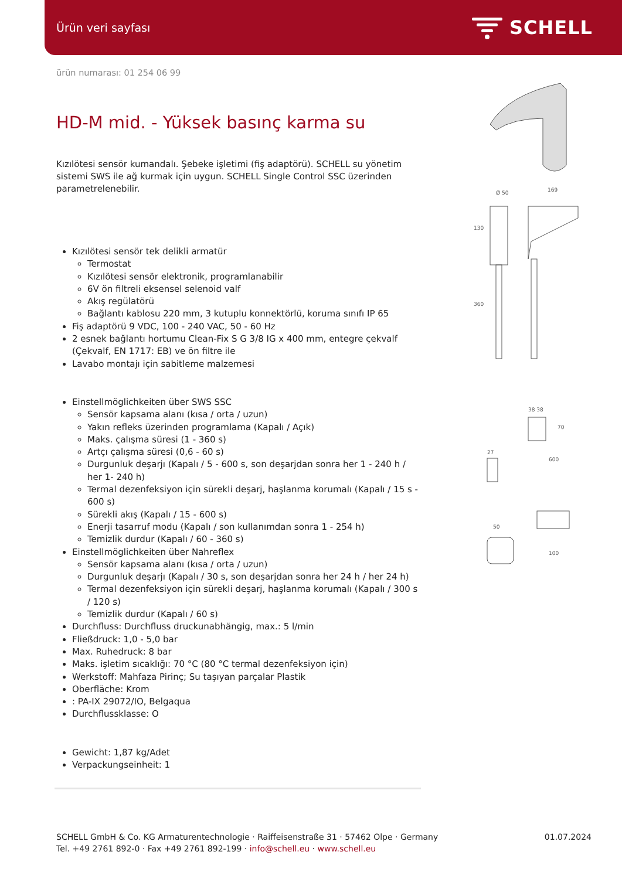Ürün veri sayfası SCHELL
ürün numarası: 01 254 06 99
HD-M mid. - Yüksek basınç karma su
Kızılötesi sensör kumandalı. Şebeke işletimi (fiş adaptörü). SCHELL su yönetim sistemi SWS ile ağ kurmak için uygun. SCHELL Single Control SSC üzerinden parametrelenebilir.
Kızılötesi sensör tek delikli armatür
Termostat
Kızılötesi sensör elektronik, programlanabilir
6V ön filtreli eksensel selenoid valf
Akış regülatörü
Bağlantı kablosu 220 mm, 3 kutuplu konnektörlü, koruma sınıfı IP 65
Fiş adaptörü 9 VDC, 100 - 240 VAC, 50 - 60 Hz
2 esnek bağlantı hortumu Clean-Fix S G 3/8 IG x 400 mm, entegre çekvalf (Çekvalf, EN 1717: EB) ve ön filtre ile
Lavabo montajı için sabitleme malzemesi
Einstellmöglichkeiten über SWS SSC
Sensör kapsama alanı (kısa / orta / uzun)
Yakın refleks üzerinden programlama (Kapalı / Açık)
Maks. çalışma süresi (1 - 360 s)
Artçı çalışma süresi (0,6 - 60 s)
Durgunluk deşarjı (Kapalı / 5 - 600 s, son deşarjdan sonra her 1 - 240 h / her 1- 240 h)
Termal dezenfeksiyon için sürekli deşarj, haşlanma korumalı (Kapalı / 15 s - 600 s)
Sürekli akış (Kapalı / 15 - 600 s)
Enerji tasarruf modu (Kapalı / son kullanımdan sonra 1 - 254 h)
Temizlik durdur (Kapalı / 60 - 360 s)
Einstellmöglichkeiten über Nahreflex
Sensör kapsama alanı (kısa / orta / uzun)
Durgunluk deşarjı (Kapalı / 30 s, son deşarjdan sonra her 24 h / her 24 h)
Termal dezenfeksiyon için sürekli deşarj, haşlanma korumalı (Kapalı / 300 s / 120 s)
Temizlik durdur (Kapalı / 60 s)
Durchfluss: Durchfluss druckunabhängig, max.: 5 l/min
Fließdruck: 1,0 - 5,0 bar
Max. Ruhedruck: 8 bar
Maks. işletim sıcaklığı: 70 °C (80 °C termal dezenfeksiyon için)
Werkstoff: Mahfaza Pirinç; Su taşıyan parçalar Plastik
Oberfläche: Krom
: PA-IX 29072/IO, Belgaqua
Durchflussklasse: O
Gewicht: 1,87 kg/Adet
Verpackungseinheit: 1
Ø 50
169
130
360
38 38
70
600
27
50
100
SCHELL GmbH & Co. KG Armaturentechnologie · Raiffeisenstraße 31 · 57462 Olpe · Germany
Tel. +49 2761 892-0 · Fax +49 2761 892-199 · info@schell.eu · www.schell.eu
01.07.2024